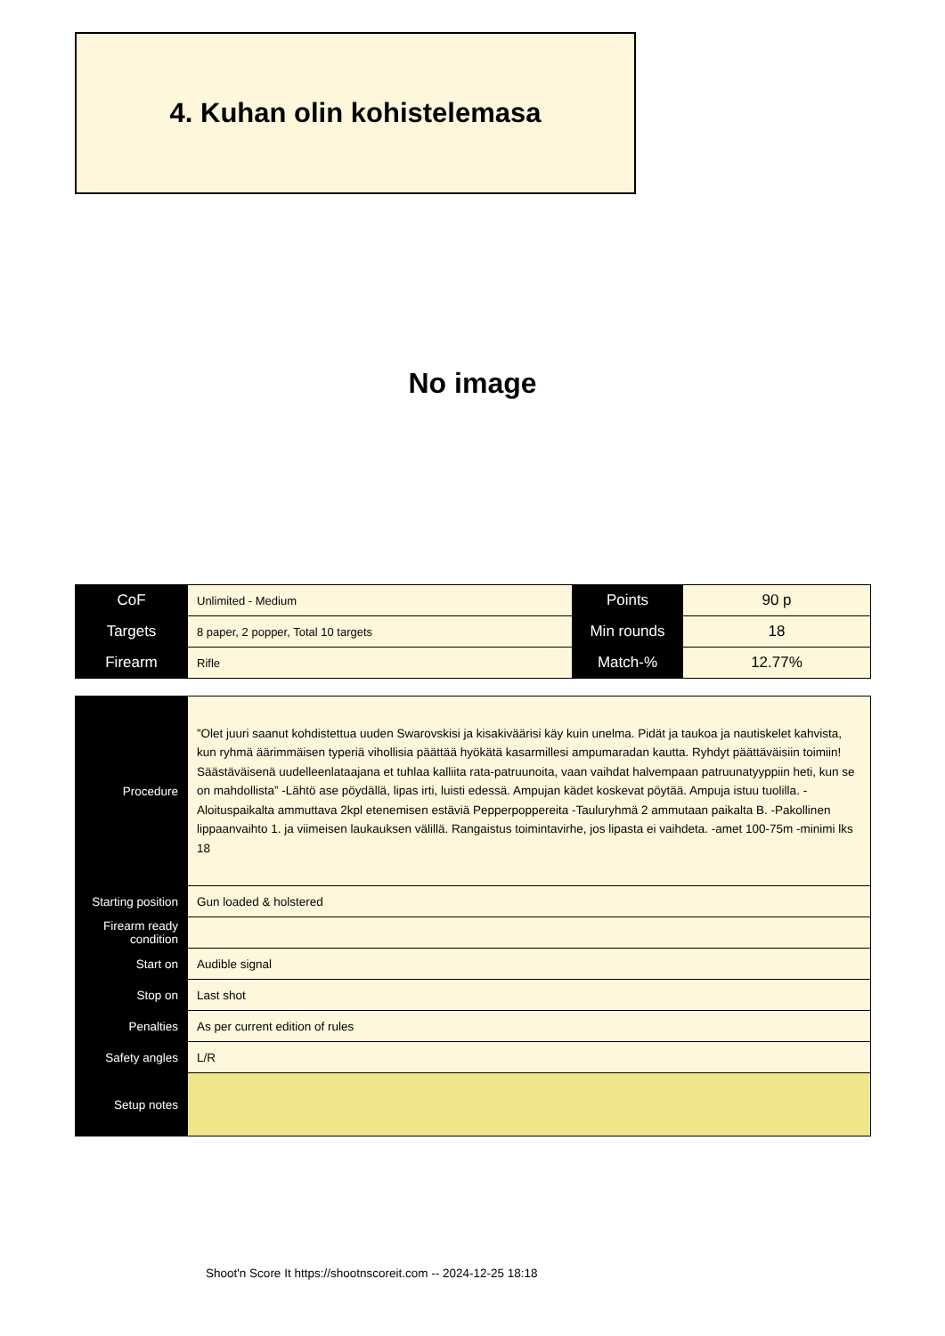4. Kuhan olin kohistelemasa
No image
| CoF | Unlimited - Medium | Points | 90 p |
| Targets | 8 paper, 2 popper, Total 10 targets | Min rounds | 18 |
| Firearm | Rifle | Match-% | 12.77% |
| Procedure | ”Olet juuri saanut kohdistettua uuden Swarovskisi ja kisakiväärisi käy kuin unelma. Pidät ja taukoa ja nautiskelet kahvista, kun ryhmä äärimmäisen typeriä vihollisia päättää hyökätä kasarmillesi ampumaradan kautta. Ryhdyt päättäväisiin toimiin! Säästäväisenä uudelleenlataajana et tuhlaa kalliita rata-patruunoita, vaan vaihdat halvempaan patruunatyyppiin heti, kun se on mahdollista” -Lähtö ase pöydällä, lipas irti, luisti edessä. Ampujan kädet koskevat pöytää. Ampuja istuu tuolilla. -Aloituspaikalta ammuttava 2kpl etenemisen estäviä Pepperpoppereita -Tauluryhmä 2 ammutaan paikalta B. -Pakollinen lippaanvaihto 1. ja viimeisen laukauksen välillä. Rangaistus toimintavirhe, jos lipasta ei vaihdeta. -amet 100-75m -minimi lks 18 |
| Starting position | Gun loaded & holstered |
| Firearm ready condition | |
| Start on | Audible signal |
| Stop on | Last shot |
| Penalties | As per current edition of rules |
| Safety angles | L/R |
| Setup notes | |
Shoot'n Score It https://shootnscoreit.com -- 2024-12-25 18:18